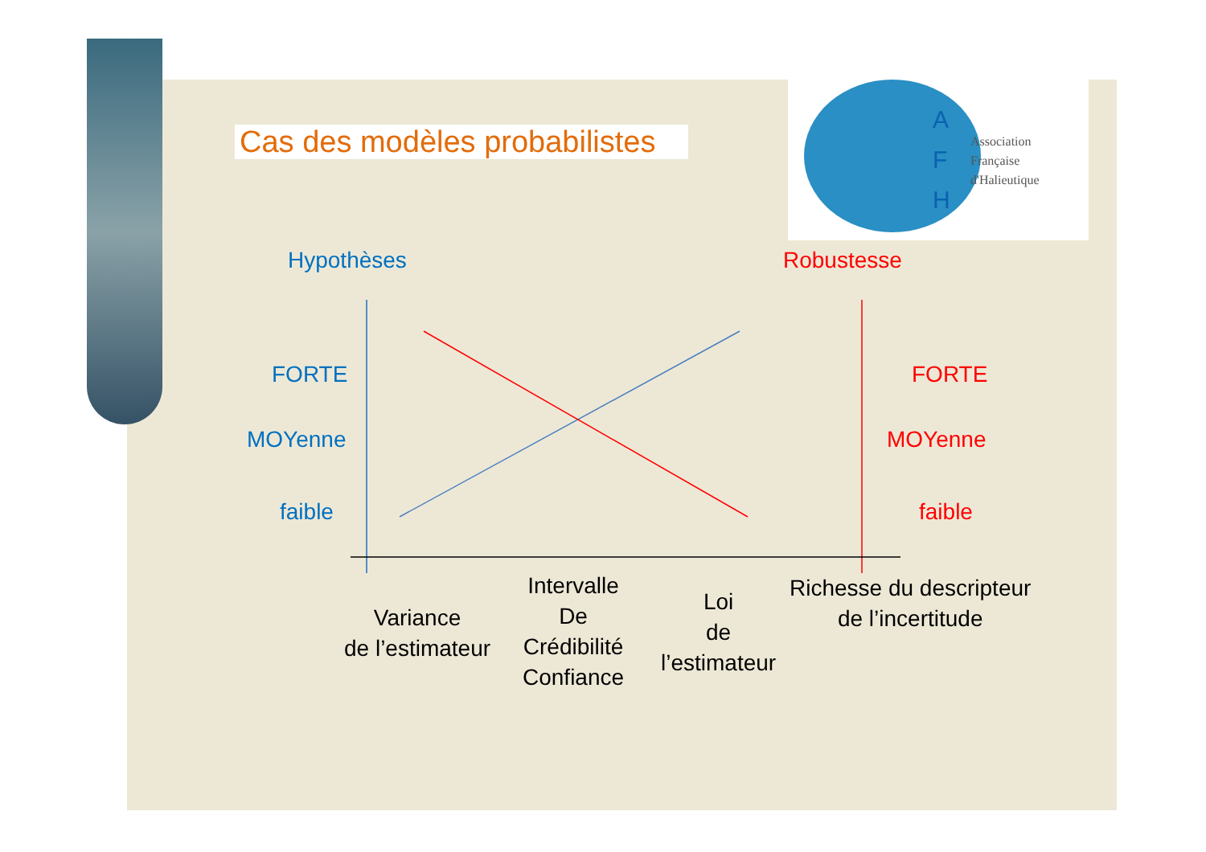A
F
H
Association
Française
d'Halieutique
Cas des modèles probabilistes
Hypothèses Robustesse
FORTE
MOYenne
faible
FORTE
MOYenne
faible
Variance
de l’estimateur
Intervalle
De
Crédibilité
Confiance
Loi
de
l’estimateur
Richesse du descripteur
de l’incertitude